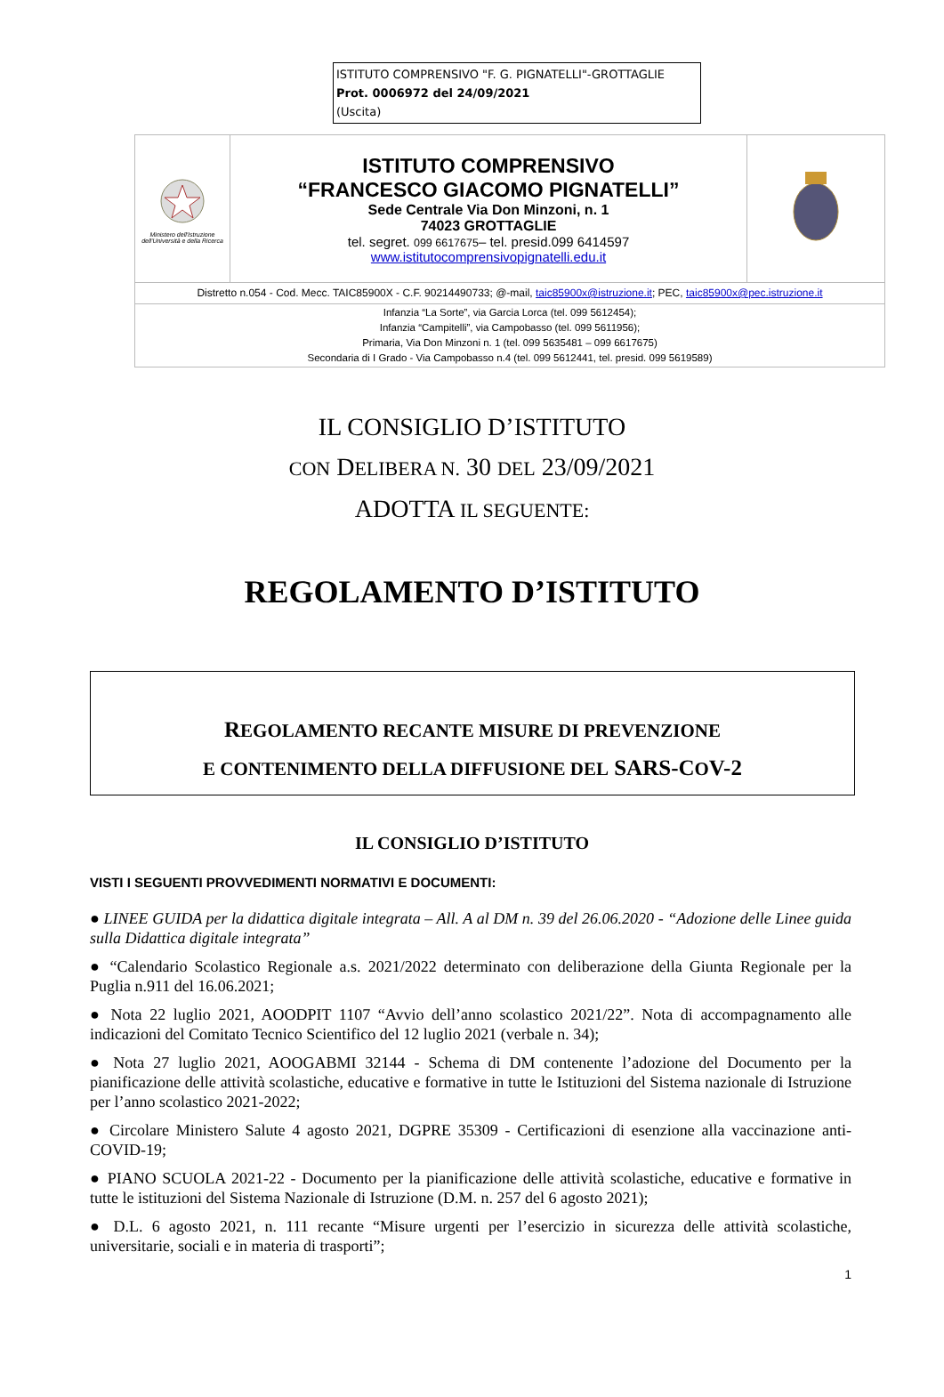ISTITUTO COMPRENSIVO "F. G. PIGNATELLI"-GROTTAGLIE
Prot. 0006972 del 24/09/2021
(Uscita)
| Ministero dell'Istruzione dell'Università e della Ricerca | ISTITUTO COMPRENSIVO “FRANCESCO GIACOMO PIGNATELLI” Sede Centrale Via Don Minzoni, n. 1 74023 GROTTAGLIE tel. segret. 099 6617675 – tel. presid.099 6414597 www.istitutocomprensivopignatelli.edu.it | |
| Distretto n.054 - Cod. Mecc. TAIC85900X - C.F. 90214490733; @-mail, taic85900x@istruzione.it ; PEC, taic85900x@pec.istruzione.it | | |
| Infanzia “La Sorte”, via Garcia Lorca (tel. 099 5612454); Infanzia “Campitelli”, via Campobasso (tel. 099 5611956); Primaria, Via Don Minzoni n. 1 (tel. 099 5635481 – 099 6617675) Secondaria di I Grado - Via Campobasso n.4 (tel. 099 5612441, tel. presid. 099 5619589) | | |
IL CONSIGLIO D’ISTITUTO
CON DELIBERA N. 30 DEL 23/09/2021
ADOTTA IL SEGUENTE:
REGOLAMENTO D’ISTITUTO
REGOLAMENTO RECANTE MISURE DI PREVENZIONE
E CONTENIMENTO DELLA DIFFUSIONE DEL SARS-COV-2
IL CONSIGLIO D’ISTITUTO
VISTI I SEGUENTI PROVVEDIMENTI NORMATIVI E DOCUMENTI:
● LINEE GUIDA per la didattica digitale integrata – All. A al DM n. 39 del 26.06.2020 - “Adozione delle Linee guida sulla Didattica digitale integrata”
● “Calendario Scolastico Regionale a.s. 2021/2022 determinato con deliberazione della Giunta Regionale per la Puglia n.911 del 16.06.2021;
● Nota 22 luglio 2021, AOODPIT 1107 “Avvio dell’anno scolastico 2021/22”. Nota di accompagnamento alle indicazioni del Comitato Tecnico Scientifico del 12 luglio 2021 (verbale n. 34);
● Nota 27 luglio 2021, AOOGABMI 32144 - Schema di DM contenente l’adozione del Documento per la pianificazione delle attività scolastiche, educative e formative in tutte le Istituzioni del Sistema nazionale di Istruzione per l’anno scolastico 2021-2022;
● Circolare Ministero Salute 4 agosto 2021, DGPRE 35309 - Certificazioni di esenzione alla vaccinazione anti-COVID-19;
● PIANO SCUOLA 2021-22 - Documento per la pianificazione delle attività scolastiche, educative e formative in tutte le istituzioni del Sistema Nazionale di Istruzione (D.M. n. 257 del 6 agosto 2021);
● D.L. 6 agosto 2021, n. 111 recante “Misure urgenti per l’esercizio in sicurezza delle attività scolastiche, universitarie, sociali e in materia di trasporti”;
1